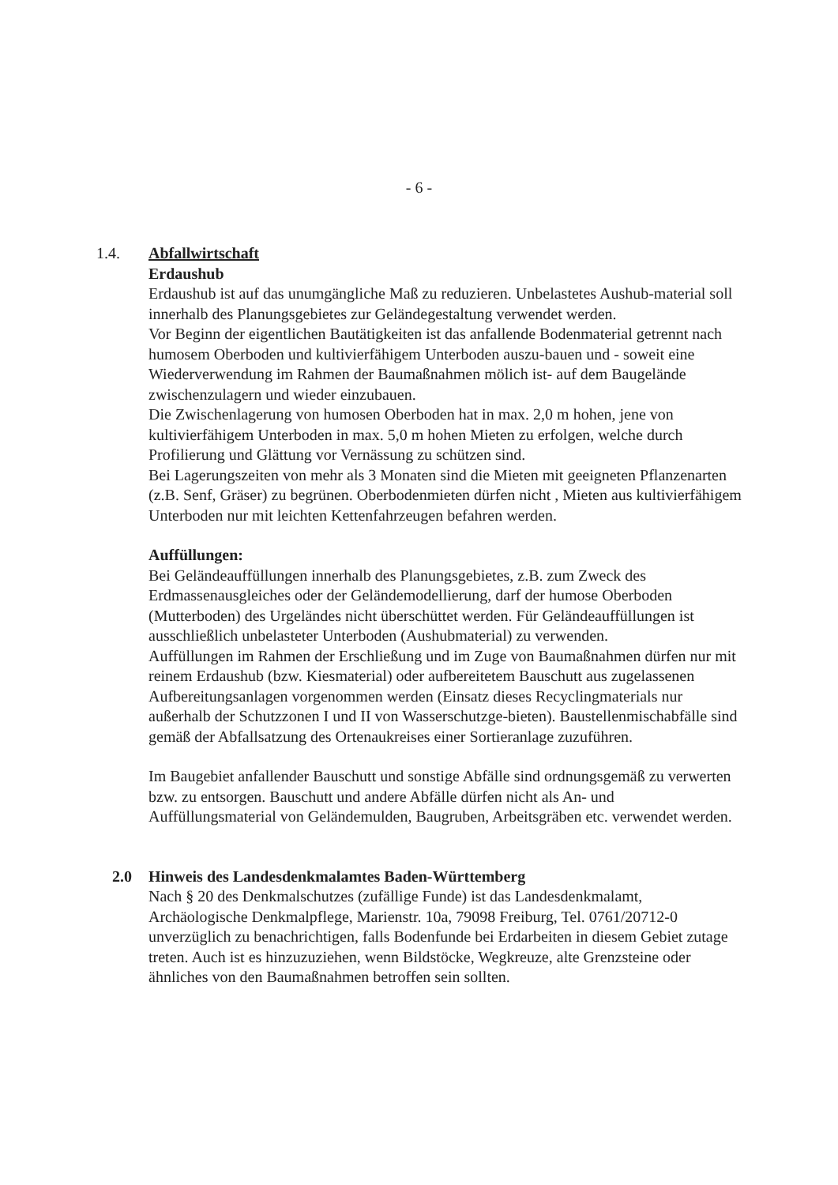- 6 -
1.4. Abfallwirtschaft
Erdaushub
Erdaushub ist auf das unumgängliche Maß zu reduzieren. Unbelastetes Aushub-material soll innerhalb des Planungsgebietes zur Geländegestaltung verwendet werden.
Vor Beginn der eigentlichen Bautätigkeiten ist das anfallende Bodenmaterial getrennt nach humosem Oberboden und kultivierfähigem Unterboden auszu-bauen und - soweit eine Wiederverwendung im Rahmen der Baumaßnahmen mölich ist- auf dem Baugelände zwischenzulagern und wieder einzubauen.
Die Zwischenlagerung von humosen Oberboden hat in max. 2,0 m hohen, jene von kultivierfähigem Unterboden in max. 5,0 m hohen Mieten zu erfolgen, welche durch Profilierung und Glättung vor Vernässung zu schützen sind.
Bei Lagerungszeiten von mehr als 3 Monaten sind die Mieten mit geeigneten Pflanzenarten (z.B. Senf, Gräser) zu begrünen. Oberbodenmieten dürfen nicht , Mieten aus kultivierfähigem Unterboden nur mit leichten Kettenfahrzeugen befahren werden.
Auffüllungen:
Bei Geländeauffüllungen innerhalb des Planungsgebietes, z.B. zum Zweck des Erdmassenausgleiches oder der Geländemodellierung, darf der humose Oberboden (Mutterboden) des Urgeländes nicht überschüttet werden. Für Geländeauffüllungen ist ausschließlich unbelasteter Unterboden (Aushubmaterial) zu verwenden.
Auffüllungen im Rahmen der Erschließung und im Zuge von Baumaßnahmen dürfen nur mit reinem Erdaushub (bzw. Kiesmaterial) oder aufbereitetem Bauschutt aus zugelassenen Aufbereitungsanlagen vorgenommen werden (Einsatz dieses Recyclingmaterials nur außerhalb der Schutzzonen I und II von Wasserschutzge-bieten). Baustellenmischabfälle sind gemäß der Abfallsatzung des Ortenaukreises einer Sortieranlage zuzuführen.
Im Baugebiet anfallender Bauschutt und sonstige Abfälle sind ordnungsgemäß zu verwerten bzw. zu entsorgen. Bauschutt und andere Abfälle dürfen nicht als An- und Auffüllungsmaterial von Geländemulden, Baugruben, Arbeitsgräben etc. verwendet werden.
2.0 Hinweis des Landesdenkmalamtes Baden-Württemberg
Nach § 20 des Denkmalschutzes (zufällige Funde) ist das Landesdenkmalamt, Archäologische Denkmalpflege, Marienstr. 10a, 79098 Freiburg, Tel. 0761/20712-0 unverzüglich zu benachrichtigen, falls Bodenfunde bei Erdarbeiten in diesem Gebiet zutage treten. Auch ist es hinzuzuziehen, wenn Bildstöcke, Wegkreuze, alte Grenzsteine oder ähnliches von den Baumaßnahmen betroffen sein sollten.